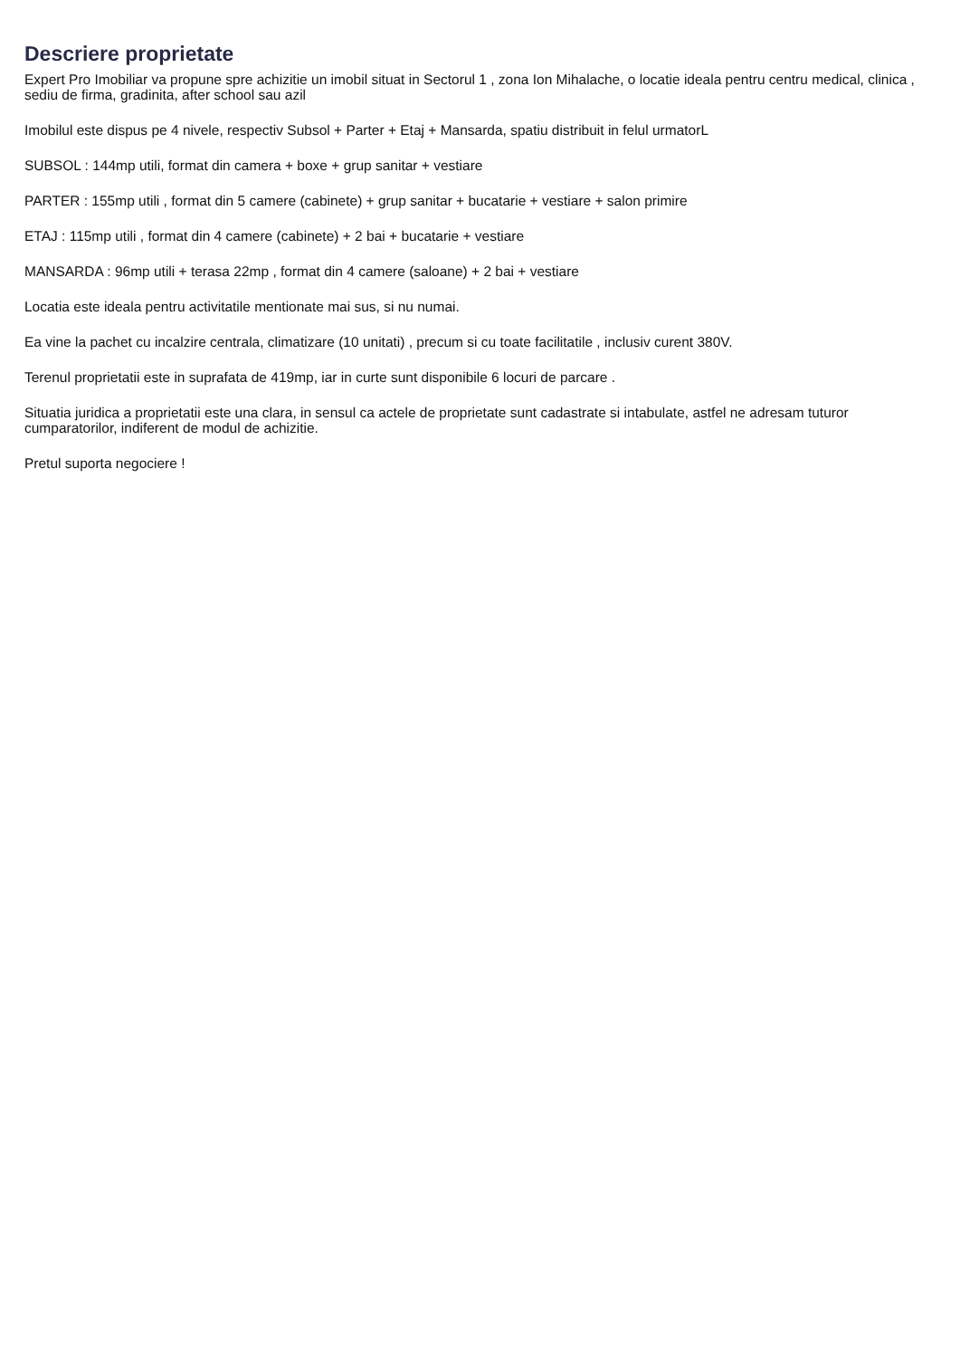Descriere proprietate
Expert Pro Imobiliar va propune spre achizitie un imobil situat in Sectorul 1 , zona Ion Mihalache, o locatie ideala pentru centru medical, clinica , sediu de firma, gradinita, after school sau azil
Imobilul este dispus pe 4 nivele, respectiv Subsol + Parter + Etaj + Mansarda, spatiu distribuit in felul urmatorL
SUBSOL : 144mp utili, format din camera + boxe + grup sanitar + vestiare
PARTER : 155mp utili , format din 5 camere (cabinete) + grup sanitar + bucatarie + vestiare + salon primire
ETAJ : 115mp utili , format din 4 camere (cabinete) + 2 bai + bucatarie + vestiare
MANSARDA : 96mp utili + terasa 22mp , format din 4 camere (saloane) + 2 bai + vestiare
Locatia este ideala pentru activitatile mentionate mai sus, si nu numai.
Ea vine la pachet cu incalzire centrala, climatizare (10 unitati) , precum si cu toate facilitatile , inclusiv curent 380V.
Terenul proprietatii este in suprafata de 419mp, iar in curte sunt disponibile 6 locuri de parcare .
Situatia juridica a proprietatii este una clara, in sensul ca actele de proprietate sunt cadastrate si intabulate, astfel ne adresam tuturor cumparatorilor, indiferent de modul de achizitie.
Pretul suporta negociere !